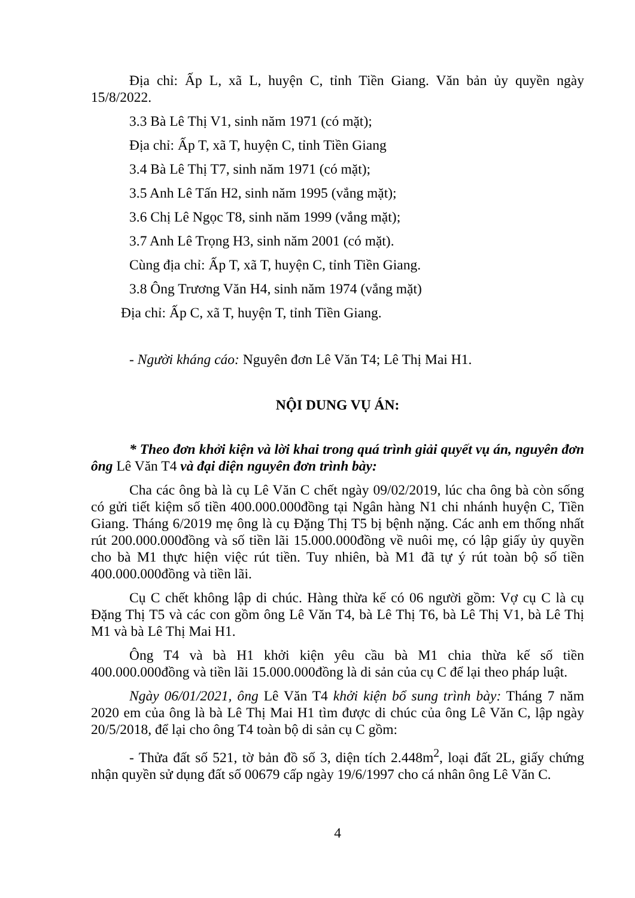Địa chỉ: Ấp L, xã L, huyện C, tỉnh Tiền Giang. Văn bản ủy quyền ngày 15/8/2022.
3.3 Bà Lê Thị V1, sinh năm 1971 (có mặt);
Địa chỉ: Ấp T, xã T, huyện C, tỉnh Tiền Giang
3.4 Bà Lê Thị T7, sinh năm 1971 (có mặt);
3.5 Anh Lê Tấn H2, sinh năm 1995 (vắng mặt);
3.6 Chị Lê Ngọc T8, sinh năm 1999 (vắng mặt);
3.7 Anh Lê Trọng H3, sinh năm 2001 (có mặt).
Cùng địa chỉ: Ấp T, xã T, huyện C, tỉnh Tiền Giang.
3.8 Ông Trương Văn H4, sinh năm 1974 (vắng mặt)
Địa chỉ: Ấp C, xã T, huyện T, tỉnh Tiền Giang.
- Người kháng cáo: Nguyên đơn Lê Văn T4; Lê Thị Mai H1.
NỘI DUNG VỤ ÁN:
* Theo đơn khởi kiện và lời khai trong quá trình giải quyết vụ án, nguyên đơn ông Lê Văn T4 và đại diện nguyên đơn trình bày:
Cha các ông bà là cụ Lê Văn C chết ngày 09/02/2019, lúc cha ông bà còn sống có gửi tiết kiệm số tiền 400.000.000đồng tại Ngân hàng N1 chi nhánh huyện C, Tiền Giang. Tháng 6/2019 mẹ ông là cụ Đặng Thị T5 bị bệnh nặng. Các anh em thống nhất rút 200.000.000đồng và số tiền lãi 15.000.000đồng về nuôi mẹ, có lập giấy ủy quyền cho bà M1 thực hiện việc rút tiền. Tuy nhiên, bà M1 đã tự ý rút toàn bộ số tiền 400.000.000đồng và tiền lãi.
Cụ C chết không lập di chúc. Hàng thừa kế có 06 người gồm: Vợ cụ C là cụ Đặng Thị T5 và các con gồm ông Lê Văn T4, bà Lê Thị T6, bà Lê Thị V1, bà Lê Thị M1 và bà Lê Thị Mai H1.
Ông T4 và bà H1 khởi kiện yêu cầu bà M1 chia thừa kế số tiền 400.000.000đồng và tiền lãi 15.000.000đồng là di sản của cụ C để lại theo pháp luật.
Ngày 06/01/2021, ông Lê Văn T4 khởi kiện bổ sung trình bày: Tháng 7 năm 2020 em của ông là bà Lê Thị Mai H1 tìm được di chúc của ông Lê Văn C, lập ngày 20/5/2018, để lại cho ông T4 toàn bộ di sản cụ C gồm:
- Thửa đất số 521, tờ bản đồ số 3, diện tích 2.448m<sup>2</sup>, loại đất 2L, giấy chứng nhận quyền sử dụng đất số 00679 cấp ngày 19/6/1997 cho cá nhân ông Lê Văn C.
4